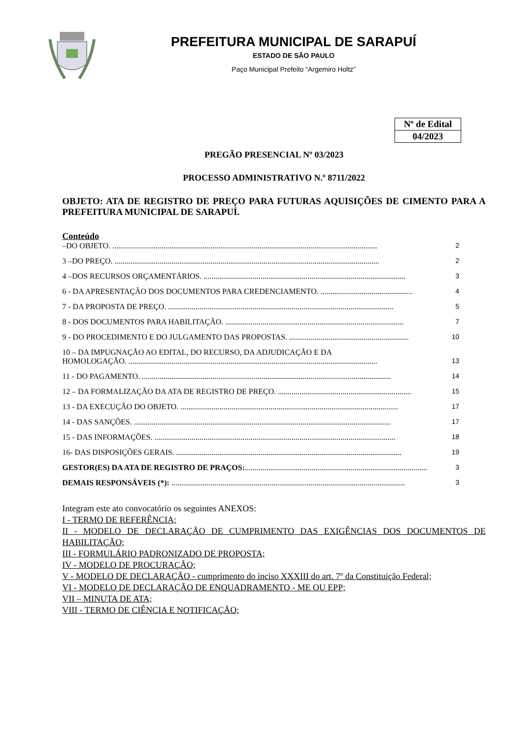PREFEITURA MUNICIPAL DE SARAPUÍ
ESTADO DE SÃO PAULO
Paço Municipal Prefeito “Argemiro Holtz”
| Nº de Edital |
| 04/2023 |
PREGÃO PRESENCIAL Nº 03/2023
PROCESSO ADMINISTRATIVO N.º 8711/2022
OBJETO: ATA DE REGISTRO DE PREÇO PARA FUTURAS AQUISIÇÕES DE CIMENTO PARA A PREFEITURA MUNICIPAL DE SARAPUÍ.
Conteúdo
–DO OBJETO. ....................................................................................................................................... 2
3 –DO PREÇO. ....................................................................................................................................... 2
4 –DOS RECURSOS ORÇAMENTÁRIOS. ....................................................................................................... 3
6 - DA APRESENTAÇÃO DOS DOCUMENTOS PARA CREDENCIAMENTO. ............................................... 4
7 - DA PROPOSTA DE PREÇO. ................................................................................................................... 5
8 - DOS DOCUMENTOS PARA HABILITAÇÃO. ........................................................................................... 7
9 - DO PROCEDIMENTO E DO JULGAMENTO DAS PROPOSTAS. ............................................................. 10
10 – DA IMPUGNAÇÃO AO EDITAL, DO RECURSO, DA ADJUDICAÇÃO E DA
HOMOLOGAÇÃO. ............................................................................................................................... 13
11 - DO PAGAMENTO. ............................................................................................................................... 14
12 – DA FORMALIZAÇÃO DA ATA DE REGISTRO DE PREÇO. .................................................................... 15
13 - DA EXECUÇÃO DO OBJETO. ............................................................................................................... 17
14 - DAS SANÇÕES. ................................................................................................................................... 17
15 - DAS INFORMAÇÕES. ........................................................................................................................... 18
16- DAS DISPOSIÇÕES GERAIS. ................................................................................................................... 19
GESTOR(ES) DA ATA DE REGISTRO DE PRAÇOS:............................................................................................. 3
DEMAIS RESPONSÁVEIS (*): ....................................................................................................................... 3
Integram este ato convocatório os seguintes ANEXOS:
I - TERMO DE REFERÊNCIA;
II - MODELO DE DECLARAÇÃO DE CUMPRIMENTO DAS EXIGÊNCIAS DOS DOCUMENTOS DE HABILITAÇÃO;
III - FORMULÁRIO PADRONIZADO DE PROPOSTA;
IV - MODELO DE PROCURAÇÃO;
V - MODELO DE DECLARAÇÃO - cumprimento do inciso XXXIII do art. 7º da Constituição Federal;
VI - MODELO DE DECLARAÇÃO DE ENQUADRAMENTO - ME OU EPP;
VII – MINUTA DE ATA;
VIII - TERMO DE CIÊNCIA E NOTIFICAÇÃO;